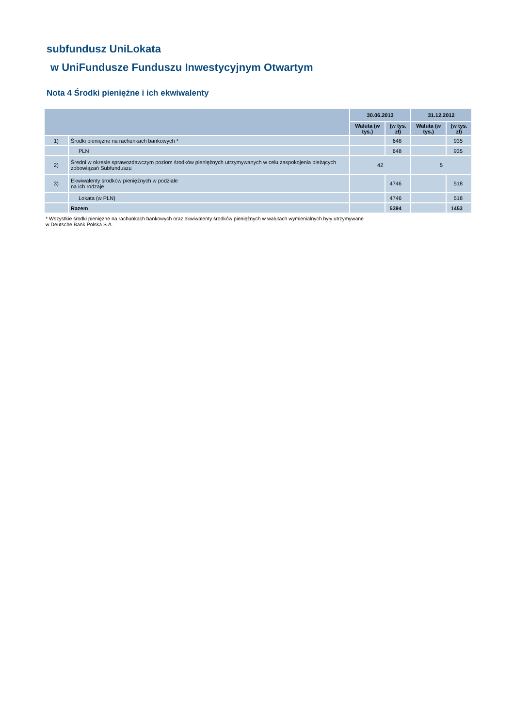subfundusz UniLokata
w UniFundusze Funduszu Inwestycyjnym Otwartym
Nota 4 Środki pieniężne i ich ekwiwalenty
| | | 30.06.2013 | | 31.12.2012 | |
| --- | --- | --- | --- | --- | --- |
| | | Waluta (w tys.) | (w tys. zł) | Waluta (w tys.) | (w tys. zł) |
| 1) | Środki pieniężne na rachunkach bankowych * | | 648 | | 935 |
| | PLN | | 648 | | 935 |
| 2) | Średni w okresie sprawozdawczym poziom środków pieniężnych utrzymywanych w celu zaspokojenia bieżących zobowiązań Subfunduszu | 42 | | 5 | |
| 3) | Ekwiwalenty środków pieniężnych w podziale na ich rodzaje | | 4746 | | 518 |
| | Lokata (w PLN) | | 4746 | | 518 |
| | Razem | | 5394 | | 1453 |
* Wszystkie środki pieniężne na rachunkach bankowych oraz ekwiwalenty środków pieniężnych w walutach wymienialnych były utrzymywane
w Deutsche Bank Polska S.A.